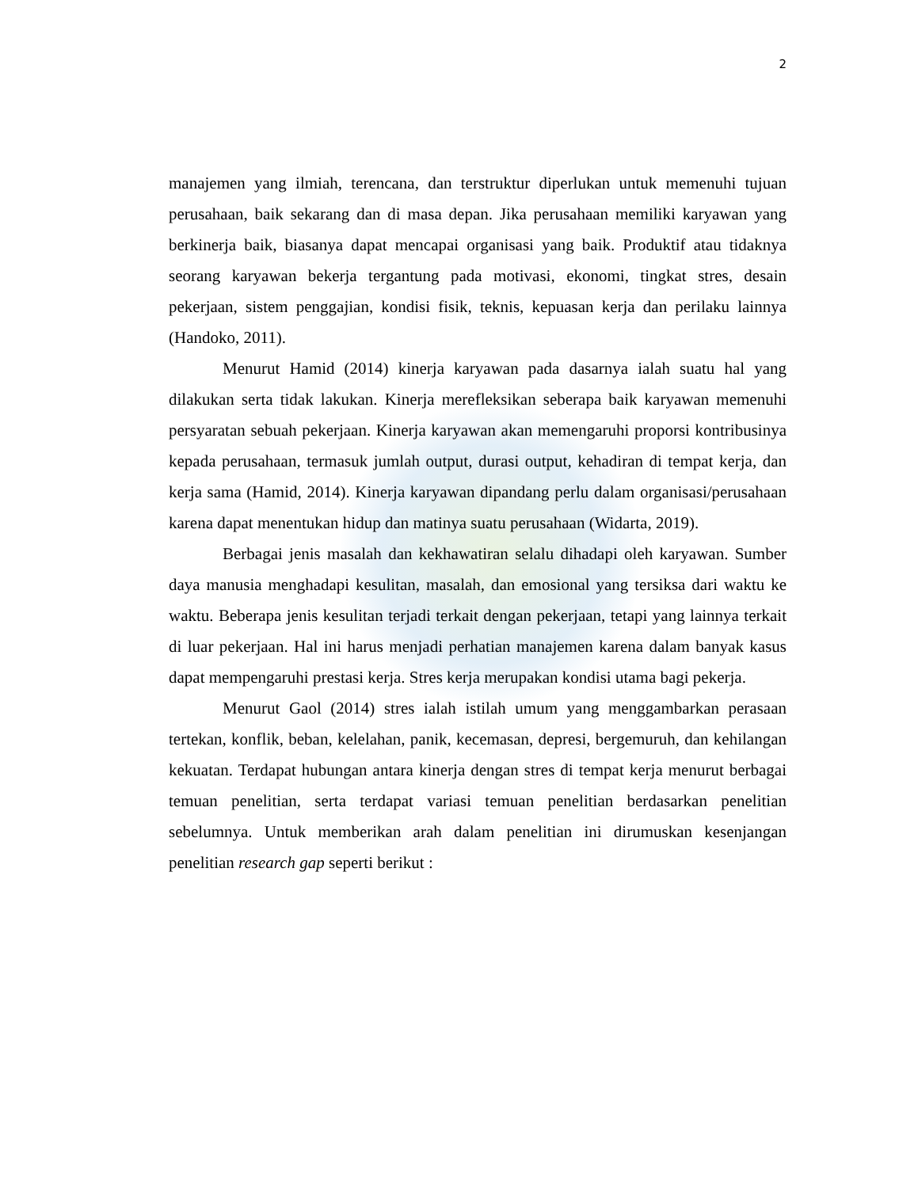2
manajemen yang ilmiah, terencana, dan terstruktur diperlukan untuk memenuhi tujuan perusahaan, baik sekarang dan di masa depan. Jika perusahaan memiliki karyawan yang berkinerja baik, biasanya dapat mencapai organisasi yang baik. Produktif atau tidaknya seorang karyawan bekerja tergantung pada motivasi, ekonomi, tingkat stres, desain pekerjaan, sistem penggajian, kondisi fisik, teknis, kepuasan kerja dan perilaku lainnya (Handoko, 2011).
Menurut Hamid (2014) kinerja karyawan pada dasarnya ialah suatu hal yang dilakukan serta tidak lakukan. Kinerja merefleksikan seberapa baik karyawan memenuhi persyaratan sebuah pekerjaan. Kinerja karyawan akan memengaruhi proporsi kontribusinya kepada perusahaan, termasuk jumlah output, durasi output, kehadiran di tempat kerja, dan kerja sama (Hamid, 2014). Kinerja karyawan dipandang perlu dalam organisasi/perusahaan karena dapat menentukan hidup dan matinya suatu perusahaan (Widarta, 2019).
Berbagai jenis masalah dan kekhawatiran selalu dihadapi oleh karyawan. Sumber daya manusia menghadapi kesulitan, masalah, dan emosional yang tersiksa dari waktu ke waktu. Beberapa jenis kesulitan terjadi terkait dengan pekerjaan, tetapi yang lainnya terkait di luar pekerjaan. Hal ini harus menjadi perhatian manajemen karena dalam banyak kasus dapat mempengaruhi prestasi kerja. Stres kerja merupakan kondisi utama bagi pekerja.
Menurut Gaol (2014) stres ialah istilah umum yang menggambarkan perasaan tertekan, konflik, beban, kelelahan, panik, kecemasan, depresi, bergemuruh, dan kehilangan kekuatan. Terdapat hubungan antara kinerja dengan stres di tempat kerja menurut berbagai temuan penelitian, serta terdapat variasi temuan penelitian berdasarkan penelitian sebelumnya. Untuk memberikan arah dalam penelitian ini dirumuskan kesenjangan penelitian research gap seperti berikut :